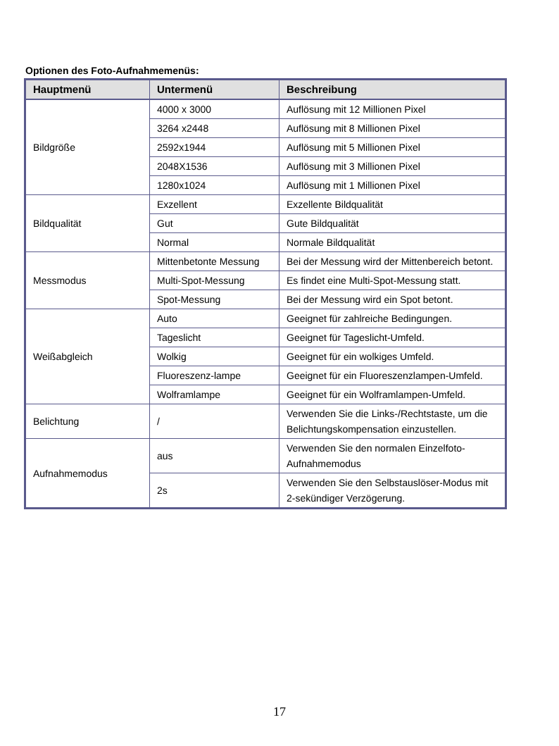Optionen des Foto-Aufnahmemenüs:
| Hauptmenü | Untermenü | Beschreibung |
| --- | --- | --- |
| Bildgröße | 4000 x 3000 | Auflösung mit 12 Millionen Pixel |
| | 3264 x2448 | Auflösung mit 8 Millionen Pixel |
| | 2592x1944 | Auflösung mit 5 Millionen Pixel |
| | 2048X1536 | Auflösung mit 3 Millionen Pixel |
| | 1280x1024 | Auflösung mit 1 Millionen Pixel |
| Bildqualität | Exzellent | Exzellente Bildqualität |
| | Gut | Gute Bildqualität |
| | Normal | Normale Bildqualität |
| Messmodus | Mittenbetonte Messung | Bei der Messung wird der Mittenbereich betont. |
| | Multi-Spot-Messung | Es findet eine Multi-Spot-Messung statt. |
| | Spot-Messung | Bei der Messung wird ein Spot betont. |
| Weißabgleich | Auto | Geeignet für zahlreiche Bedingungen. |
| | Tageslicht | Geeignet für Tageslicht-Umfeld. |
| | Wolkig | Geeignet für ein wolkiges Umfeld. |
| | Fluoreszenz-lampe | Geeignet für ein Fluoreszenzlampen-Umfeld. |
| | Wolframlampe | Geeignet für ein Wolframlampen-Umfeld. |
| Belichtung | / | Verwenden Sie die Links-/Rechtstaste, um die Belichtungskompensation einzustellen. |
| Aufnahmemodus | aus | Verwenden Sie den normalen Einzelfoto-Aufnahmemodus |
| | 2s | Verwenden Sie den Selbstauslöser-Modus mit 2-sekündiger Verzögerung. |
17